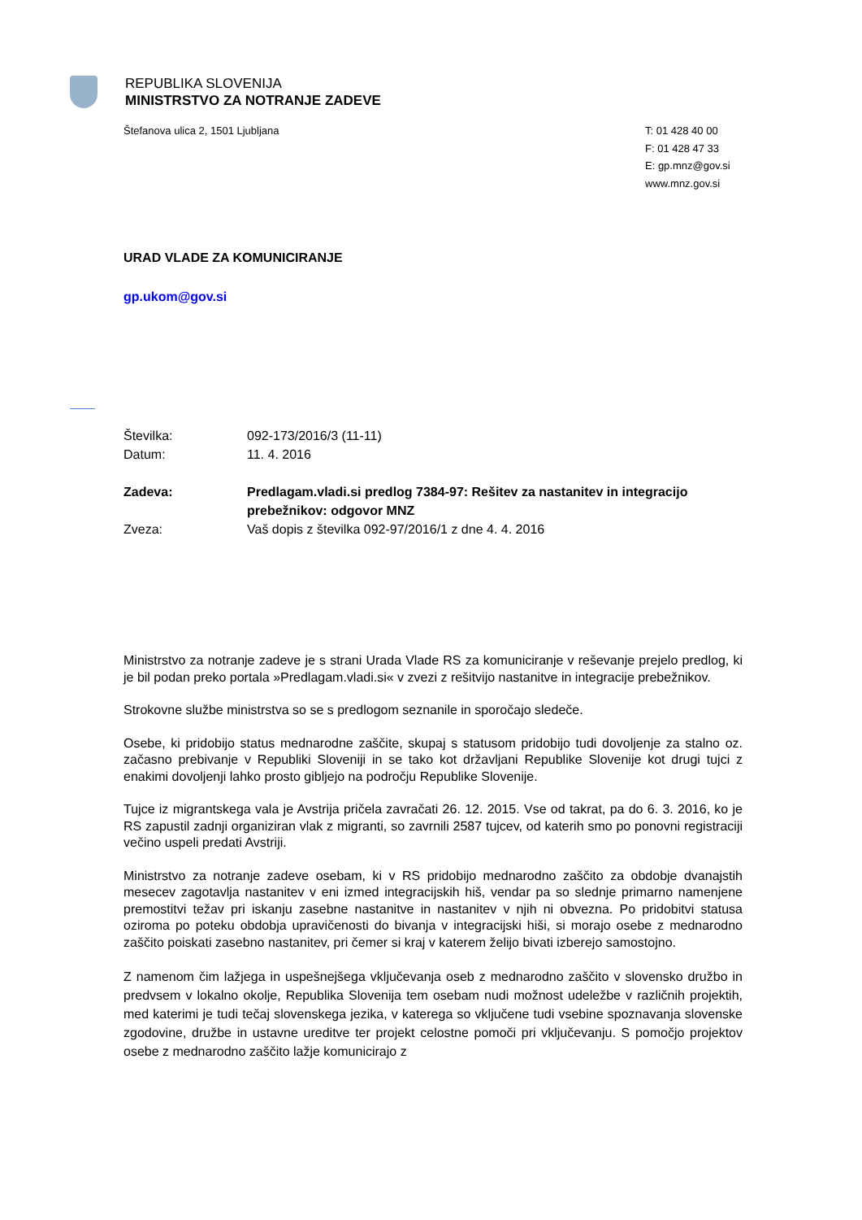REPUBLIKA SLOVENIJA
MINISTRSTVO ZA NOTRANJE ZADEVE
Štefanova ulica 2, 1501 Ljubljana
T: 01 428 40 00
F: 01 428 47 33
E: gp.mnz@gov.si
www.mnz.gov.si
URAD VLADE ZA KOMUNICIRANJE
gp.ukom@gov.si
| Številka: | 092-173/2016/3 (11-11) |
| Datum: | 11. 4. 2016 |
| Zadeva: | Predlagam.vladi.si predlog 7384-97: Rešitev za nastanitev in integracijo prebežnikov: odgovor MNZ |
| Zveza: | Vaš dopis z številka 092-97/2016/1 z dne 4. 4. 2016 |
Ministrstvo za notranje zadeve je s strani Urada Vlade RS za komuniciranje v reševanje prejelo predlog, ki je bil podan preko portala »Predlagam.vladi.si« v zvezi z rešitvijo nastanitve in integracije prebežnikov.
Strokovne službe ministrstva so se s predlogom seznanile in sporočajo sledeče.
Osebe, ki pridobijo status mednarodne zaščite, skupaj s statusom pridobijo tudi dovoljenje za stalno oz. začasno prebivanje v Republiki Sloveniji in se tako kot državljani Republike Slovenije kot drugi tujci z enakimi dovoljenji lahko prosto gibljejo na področju Republike Slovenije.
Tujce iz migrantskega vala je Avstrija pričela zavračati 26. 12. 2015. Vse od takrat, pa do 6. 3. 2016, ko je RS zapustil zadnji organiziran vlak z migranti, so zavrnili 2587 tujcev, od katerih smo po ponovni registraciji večino uspeli predati Avstriji.
Ministrstvo za notranje zadeve osebam, ki v RS pridobijo mednarodno zaščito za obdobje dvanajstih mesecev zagotavlja nastanitev v eni izmed integracijskih hiš, vendar pa so slednje primarno namenjene premostitvi težav pri iskanju zasebne nastanitve in nastanitev v njih ni obvezna. Po pridobitvi statusa oziroma po poteku obdobja upravičenosti do bivanja v integracijski hiši, si morajo osebe z mednarodno zaščito poiskati zasebno nastanitev, pri čemer si kraj v katerem želijo bivati izberejo samostojno.
Z namenom čim lažjega in uspešnejšega vključevanja oseb z mednarodno zaščito v slovensko družbo in predvsem v lokalno okolje, Republika Slovenija tem osebam nudi možnost udeležbe v različnih projektih, med katerimi je tudi tečaj slovenskega jezika, v katerega so vključene tudi vsebine spoznavanja slovenske zgodovine, družbe in ustavne ureditve ter projekt celostne pomoči pri vključevanju. S pomočjo projektov osebe z mednarodno zaščito lažje komunicirajo z